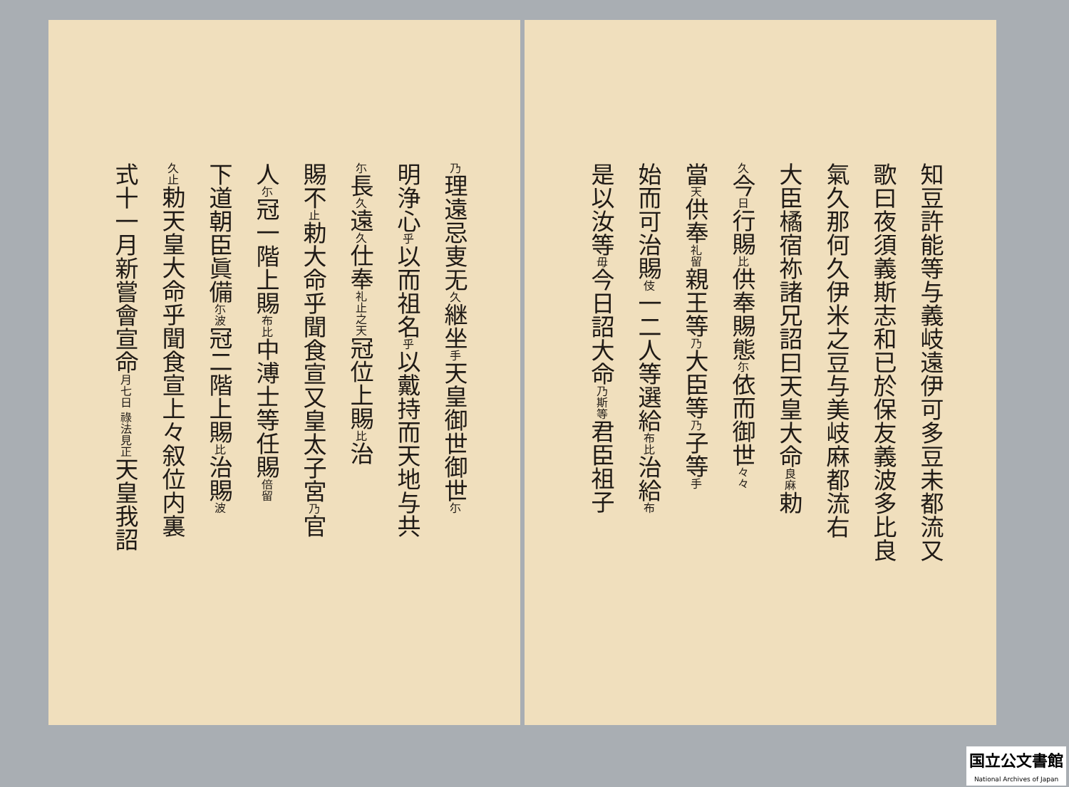乃理遠忌叓无久継坐手天皇御世御世尓
明浄心乎以而祖名乎以戴持而天地与共
尓長久遠久仕奉礼止之天冠位上賜比治
賜不止勅大命乎聞食宣又皇太子宮乃官
人尓冠一階上賜布比中溥士等任賜倍留
下道朝臣眞備尓波冠二階上賜比治賜波
久止勅天皇大命乎聞食宣上々叙位内裏
式十一月新嘗會宣命月七日 祿法見正天皇我詔
知豆許能等与義岐遠伊可多豆未都流又
歌曰夜須義斯志和已於保友義波多比良
氣久那何久伊米之豆与美岐麻都流右
大臣橘宿祢諸兄詔曰天皇大命良麻勅
久今日行賜比供奉賜態尓依而御世々々
當天供奉礼留親王等乃大臣等乃子等手
始而可治賜伎一二人等選給布比治給布
是以汝等毋今日詔大命乃斯等君臣祖子
国立公文書館
National Archives of Japan